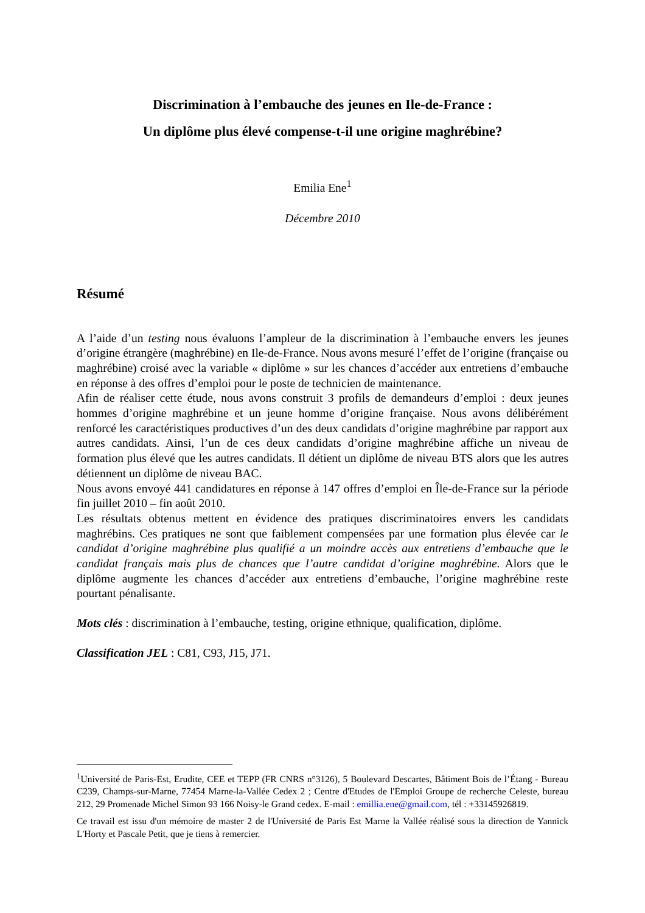Discrimination à l’embauche des jeunes en Ile-de-France :
Un diplôme plus élevé compense-t-il une origine maghrébine?
Emilia Ene<sup>1</sup>
Décembre 2010
Résumé
A l’aide d’un testing nous évaluons l’ampleur de la discrimination à l’embauche envers les jeunes d’origine étrangère (maghrébine) en Ile-de-France. Nous avons mesuré l’effet de l’origine (française ou maghrébine) croisé avec la variable « diplôme » sur les chances d’accéder aux entretiens d’embauche en réponse à des offres d’emploi pour le poste de technicien de maintenance.
Afin de réaliser cette étude, nous avons construit 3 profils de demandeurs d’emploi : deux jeunes hommes d’origine maghrébine et un jeune homme d’origine française. Nous avons délibérément renforcé les caractéristiques productives d’un des deux candidats d’origine maghrébine par rapport aux autres candidats. Ainsi, l’un de ces deux candidats d’origine maghrébine affiche un niveau de formation plus élevé que les autres candidats. Il détient un diplôme de niveau BTS alors que les autres détiennent un diplôme de niveau BAC.
Nous avons envoyé 441 candidatures en réponse à 147 offres d’emploi en Île-de-France sur la période fin juillet 2010 – fin août 2010.
Les résultats obtenus mettent en évidence des pratiques discriminatoires envers les candidats maghrébins. Ces pratiques ne sont que faiblement compensées par une formation plus élevée car le candidat d’origine maghrébine plus qualifié a un moindre accès aux entretiens d’embauche que le candidat français mais plus de chances que l’autre candidat d’origine maghrébine. Alors que le diplôme augmente les chances d’accéder aux entretiens d’embauche, l’origine maghrébine reste pourtant pénalisante.
Mots clés : discrimination à l’embauche, testing, origine ethnique, qualification, diplôme.
Classification JEL : C81, C93, J15, J71.
<sup>1</sup> Université de Paris-Est, Erudite, CEE et TEPP (FR CNRS n°3126), 5 Boulevard Descartes, Bâtiment Bois de l’Étang - Bureau C239, Champs-sur-Marne, 77454 Marne-la-Vallée Cedex 2 ; Centre d'Etudes de l'Emploi Groupe de recherche Celeste, bureau 212, 29 Promenade Michel Simon 93 166 Noisy-le Grand cedex. E-mail : emillia.ene@gmail.com, tél : +33145926819.
Ce travail est issu d'un mémoire de master 2 de l'Université de Paris Est Marne la Vallée réalisé sous la direction de Yannick L'Horty et Pascale Petit, que je tiens à remercier.